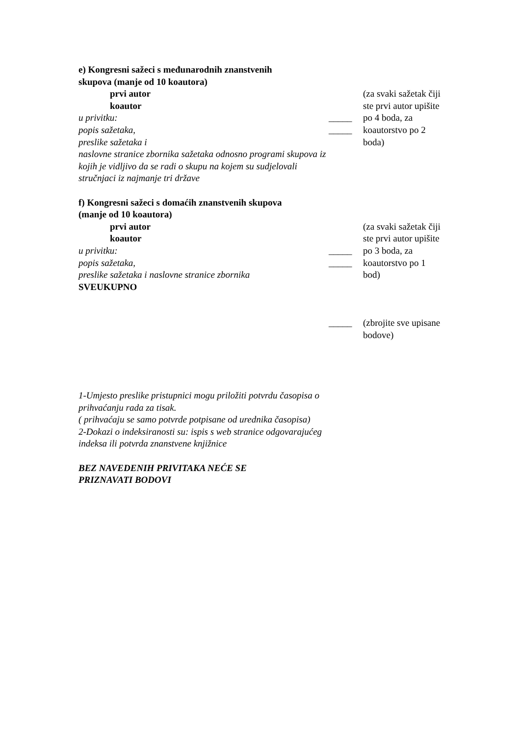e) Kongresni sažeci s međunarodnih znanstvenih
skupova (manje od 10 koautora)
prvi autor
koautor
u privitku:
popis sažetaka,
preslike sažetaka i
naslovne stranice zbornika sažetaka odnosno programi skupova iz kojih je vidljivo da se radi o skupu na kojem su sudjelovali stručnjaci iz najmanje tri države
_____
_____
(za svaki sažetak čiji ste prvi autor upišite po 4 boda, za koautorstvo po 2 boda)
f) Kongresni sažeci s domaćih znanstvenih skupova
(manje od 10 koautora)
prvi autor
koautor
u privitku:
popis sažetaka,
preslike sažetaka i naslovne stranice zbornika
_____
_____
(za svaki sažetak čiji ste prvi autor upišite po 3 boda, za koautorstvo po 1 bod)
SVEUKUPNO
_____ (zbrojite sve upisane bodove)
1-Umjesto preslike pristupnici mogu priložiti potvrdu časopisa o prihvaćanju rada za tisak.
( prihvaćaju se samo potvrde potpisane od urednika časopisa)
2-Dokazi o indeksiranosti su: ispis s web stranice odgovarajućeg indeksa ili potvrda znanstvene knjižnice
BEZ NAVEDENIH PRIVITAKA NEĆE SE
PRIZNAVATI BODOVI